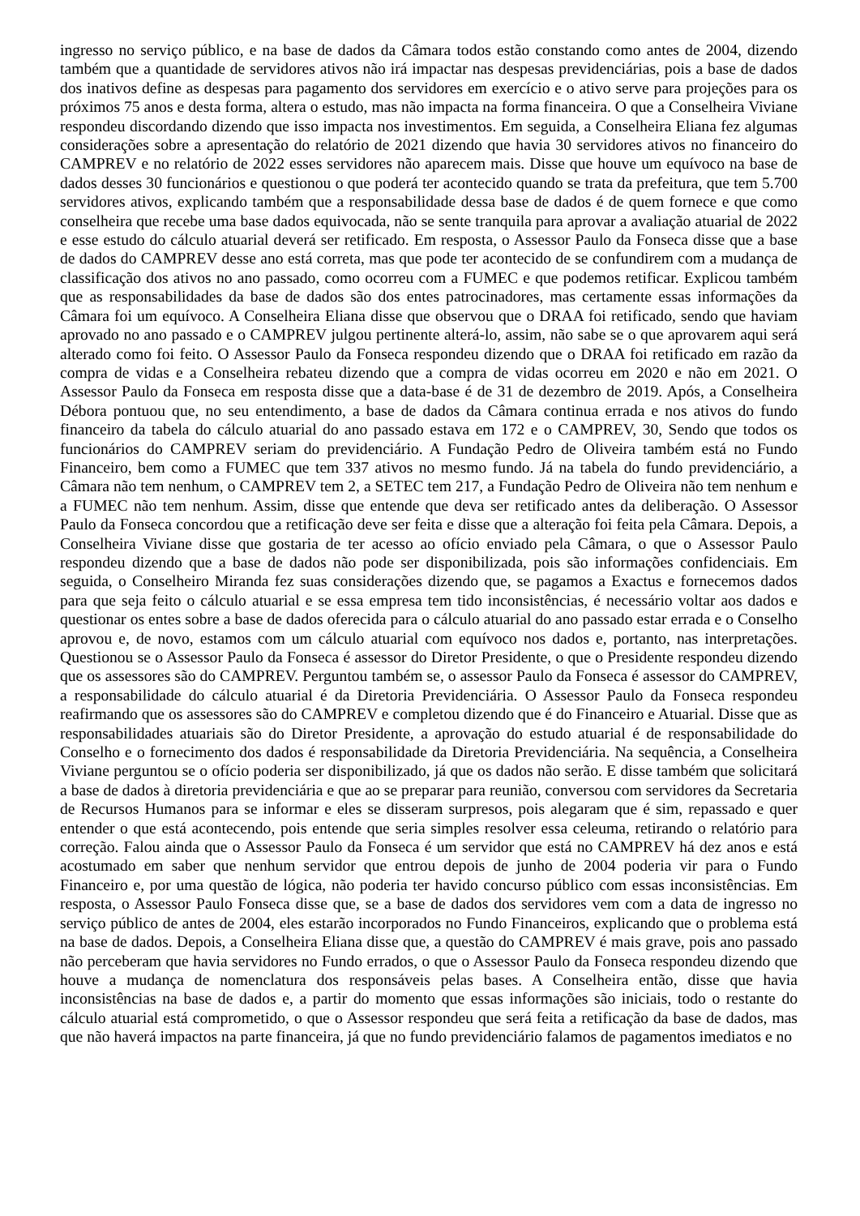ingresso no serviço público, e na base de dados da Câmara todos estão constando como antes de 2004, dizendo também que a quantidade de servidores ativos não irá impactar nas despesas previdenciárias, pois a base de dados dos inativos define as despesas para pagamento dos servidores em exercício e o ativo serve para projeções para os próximos 75 anos e desta forma, altera o estudo, mas não impacta na forma financeira. O que a Conselheira Viviane respondeu discordando dizendo que isso impacta nos investimentos. Em seguida, a Conselheira Eliana fez algumas considerações sobre a apresentação do relatório de 2021 dizendo que havia 30 servidores ativos no financeiro do CAMPREV e no relatório de 2022 esses servidores não aparecem mais. Disse que houve um equívoco na base de dados desses 30 funcionários e questionou o que poderá ter acontecido quando se trata da prefeitura, que tem 5.700 servidores ativos, explicando também que a responsabilidade dessa base de dados é de quem fornece e que como conselheira que recebe uma base dados equivocada, não se sente tranquila para aprovar a avaliação atuarial de 2022 e esse estudo do cálculo atuarial deverá ser retificado. Em resposta, o Assessor Paulo da Fonseca disse que a base de dados do CAMPREV desse ano está correta, mas que pode ter acontecido de se confundirem com a mudança de classificação dos ativos no ano passado, como ocorreu com a FUMEC e que podemos retificar. Explicou também que as responsabilidades da base de dados são dos entes patrocinadores, mas certamente essas informações da Câmara foi um equívoco. A Conselheira Eliana disse que observou que o DRAA foi retificado, sendo que haviam aprovado no ano passado e o CAMPREV julgou pertinente alterá-lo, assim, não sabe se o que aprovarem aqui será alterado como foi feito. O Assessor Paulo da Fonseca respondeu dizendo que o DRAA foi retificado em razão da compra de vidas e a Conselheira rebateu dizendo que a compra de vidas ocorreu em 2020 e não em 2021. O Assessor Paulo da Fonseca em resposta disse que a data-base é de 31 de dezembro de 2019. Após, a Conselheira Débora pontuou que, no seu entendimento, a base de dados da Câmara continua errada e nos ativos do fundo financeiro da tabela do cálculo atuarial do ano passado estava em 172 e o CAMPREV, 30, Sendo que todos os funcionários do CAMPREV seriam do previdenciário. A Fundação Pedro de Oliveira também está no Fundo Financeiro, bem como a FUMEC que tem 337 ativos no mesmo fundo. Já na tabela do fundo previdenciário, a Câmara não tem nenhum, o CAMPREV tem 2, a SETEC tem 217, a Fundação Pedro de Oliveira não tem nenhum e a FUMEC não tem nenhum. Assim, disse que entende que deva ser retificado antes da deliberação. O Assessor Paulo da Fonseca concordou que a retificação deve ser feita e disse que a alteração foi feita pela Câmara. Depois, a Conselheira Viviane disse que gostaria de ter acesso ao ofício enviado pela Câmara, o que o Assessor Paulo respondeu dizendo que a base de dados não pode ser disponibilizada, pois são informações confidenciais. Em seguida, o Conselheiro Miranda fez suas considerações dizendo que, se pagamos a Exactus e fornecemos dados para que seja feito o cálculo atuarial e se essa empresa tem tido inconsistências, é necessário voltar aos dados e questionar os entes sobre a base de dados oferecida para o cálculo atuarial do ano passado estar errada e o Conselho aprovou e, de novo, estamos com um cálculo atuarial com equívoco nos dados e, portanto, nas interpretações. Questionou se o Assessor Paulo da Fonseca é assessor do Diretor Presidente, o que o Presidente respondeu dizendo que os assessores são do CAMPREV. Perguntou também se, o assessor Paulo da Fonseca é assessor do CAMPREV, a responsabilidade do cálculo atuarial é da Diretoria Previdenciária. O Assessor Paulo da Fonseca respondeu reafirmando que os assessores são do CAMPREV e completou dizendo que é do Financeiro e Atuarial. Disse que as responsabilidades atuariais são do Diretor Presidente, a aprovação do estudo atuarial é de responsabilidade do Conselho e o fornecimento dos dados é responsabilidade da Diretoria Previdenciária. Na sequência, a Conselheira Viviane perguntou se o ofício poderia ser disponibilizado, já que os dados não serão. E disse também que solicitará a base de dados à diretoria previdenciária e que ao se preparar para reunião, conversou com servidores da Secretaria de Recursos Humanos para se informar e eles se disseram surpresos, pois alegaram que é sim, repassado e quer entender o que está acontecendo, pois entende que seria simples resolver essa celeuma, retirando o relatório para correção. Falou ainda que o Assessor Paulo da Fonseca é um servidor que está no CAMPREV há dez anos e está acostumado em saber que nenhum servidor que entrou depois de junho de 2004 poderia vir para o Fundo Financeiro e, por uma questão de lógica, não poderia ter havido concurso público com essas inconsistências. Em resposta, o Assessor Paulo Fonseca disse que, se a base de dados dos servidores vem com a data de ingresso no serviço público de antes de 2004, eles estarão incorporados no Fundo Financeiros, explicando que o problema está na base de dados. Depois, a Conselheira Eliana disse que, a questão do CAMPREV é mais grave, pois ano passado não perceberam que havia servidores no Fundo errados, o que o Assessor Paulo da Fonseca respondeu dizendo que houve a mudança de nomenclatura dos responsáveis pelas bases. A Conselheira então, disse que havia inconsistências na base de dados e, a partir do momento que essas informações são iniciais, todo o restante do cálculo atuarial está comprometido, o que o Assessor respondeu que será feita a retificação da base de dados, mas que não haverá impactos na parte financeira, já que no fundo previdenciário falamos de pagamentos imediatos e no